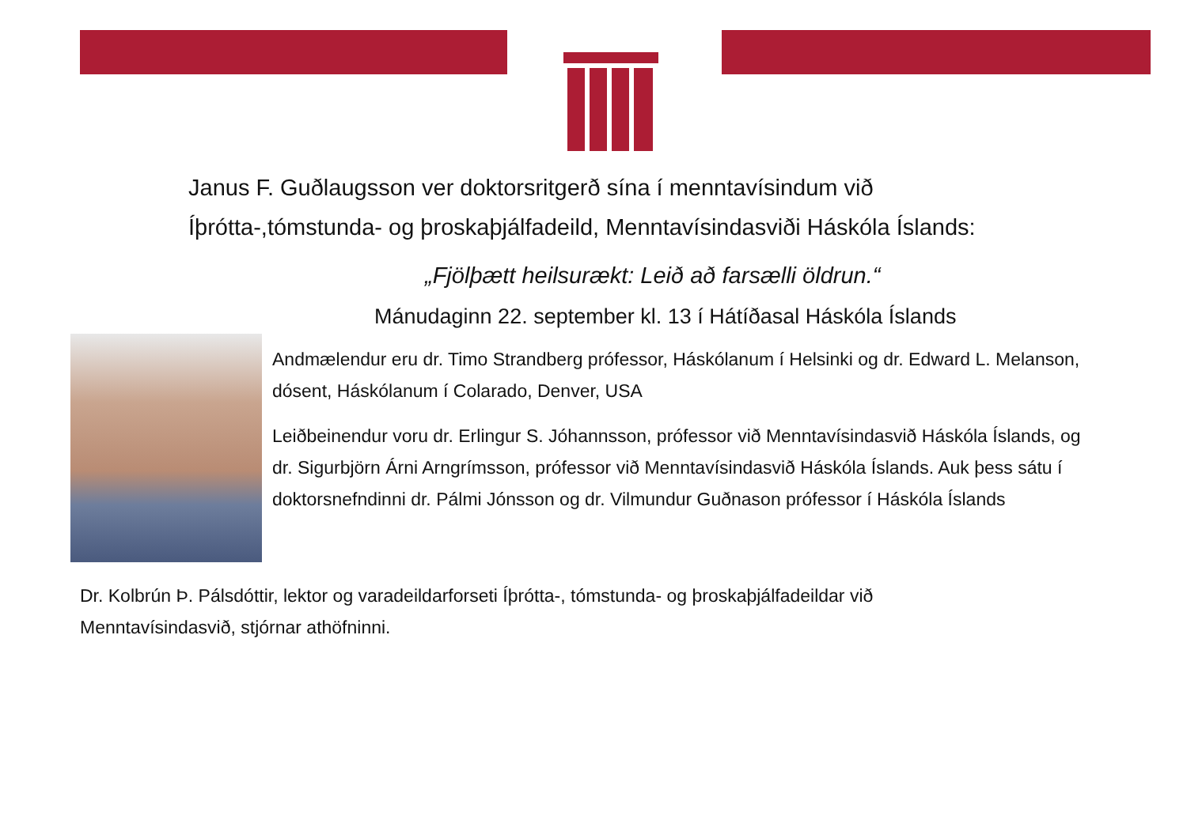Janus F. Guðlaugsson ver doktorsritgerð sína í menntavísindum við Íþrótta-,tómstunda- og þroskaþjálfadeild, Menntavísindasviði Háskóla Íslands:
„Fjölþætt heilsurækt: Leið að farsælli öldrun.“
Mánudaginn 22. september kl. 13 í Hátíðasal Háskóla Íslands
Andmælendur eru dr. Timo Strandberg prófessor, Háskólanum í Helsinki og dr. Edward L. Melanson, dósent, Háskólanum í Colarado, Denver, USA
Leiðbeinendur voru dr. Erlingur S. Jóhannsson, prófessor við Menntavísindasvið Háskóla Íslands, og dr. Sigurbjörn Árni Arngrímsson, prófessor við Menntavísindasvið Háskóla Íslands. Auk þess sátu í doktorsnefndinni dr. Pálmi Jónsson og dr. Vilmundur Guðnason prófessor í Háskóla Íslands
Dr. Kolbrún Þ. Pálsdóttir, lektor og varadeildarforseti Íþrótta-, tómstunda- og þroskaþjálfadeildar við Menntavísindasvið, stjórnar athöfninni.